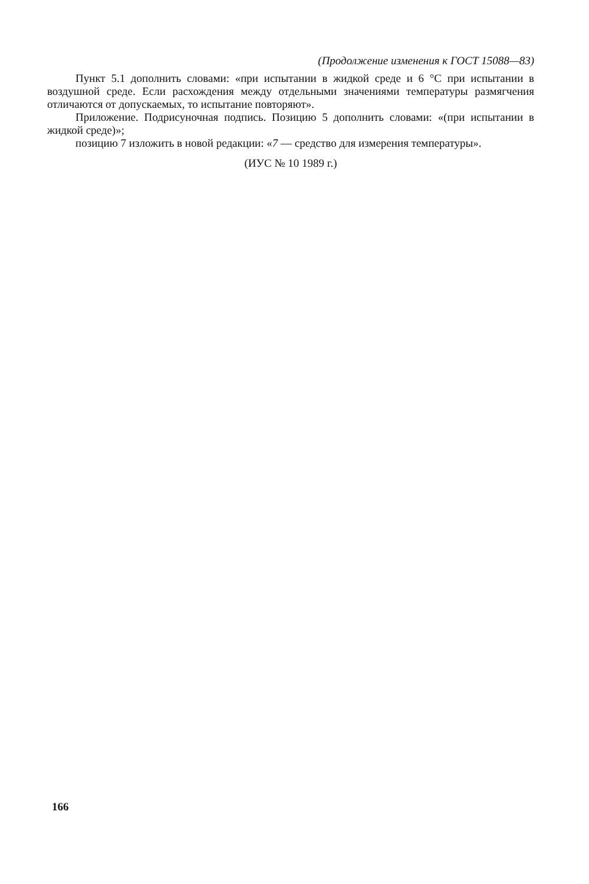(Продолжение изменения к ГОСТ 15088—83)
Пункт 5.1 дополнить словами: «при испытании в жидкой среде и 6 °С при испытании в воздушной среде. Если расхождения между отдельными значениями температуры размягчения отличаются от допускаемых, то испытание повторяют».
Приложение. Подрисуночная подпись. Позицию 5 дополнить словами: «(при испытании в жидкой среде)»;
позицию 7 изложить в новой редакции: «7 — средство для измерения температуры».
(ИУС № 10 1989 г.)
166